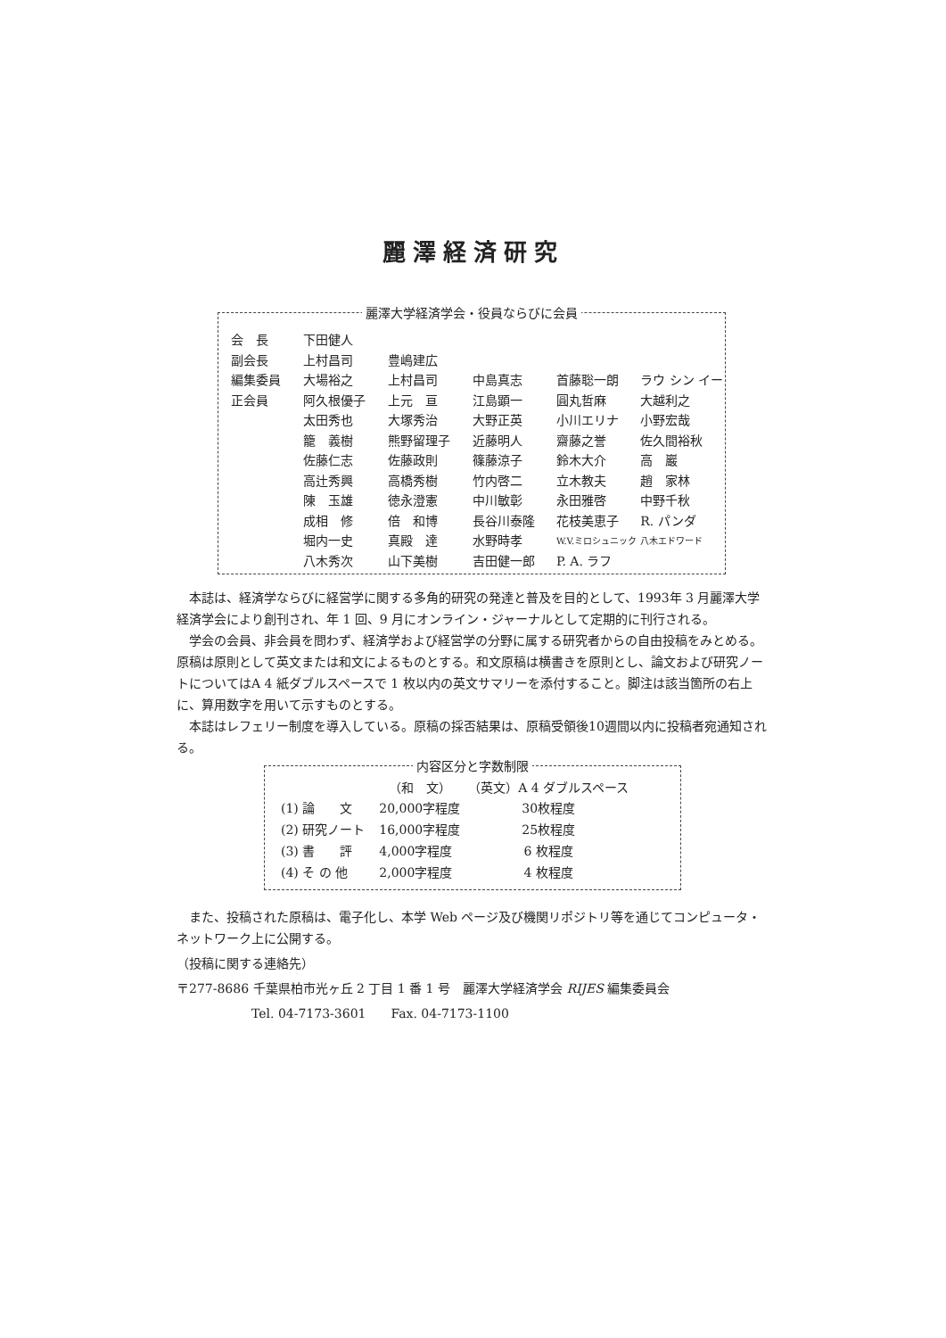麗澤経済研究
麗澤大学経済学会・役員ならびに会員
| 会 長 | 下田健人 | | | | |
| 副会長 | 上村昌司 | 豊嶋建広 | | | |
| 編集委員 | 大場裕之 | 上村昌司 | 中島真志 | 首藤聡一朗 | ラウ シン イー |
| 正会員 | 阿久根優子 | 上元 亘 | 江島顕一 | 圓丸哲麻 | 大越利之 |
| | 太田秀也 | 大塚秀治 | 大野正英 | 小川エリナ | 小野宏哉 |
| | 籠 義樹 | 熊野留理子 | 近藤明人 | 齋藤之誉 | 佐久間裕秋 |
| | 佐藤仁志 | 佐藤政則 | 篠藤涼子 | 鈴木大介 | 高 巖 |
| | 高辻秀興 | 高橋秀樹 | 竹内啓二 | 立木教夫 | 趙 家林 |
| | 陳 玉雄 | 徳永澄憲 | 中川敏彰 | 永田雅啓 | 中野千秋 |
| | 成相 修 | 倍 和博 | 長谷川泰隆 | 花枝美恵子 | R. パンダ |
| | 堀内一史 | 真殿 達 | 水野時孝 | W.V.ミロシュニック | 八木エドワード |
| | 八木秀次 | 山下美樹 | 吉田健一郎 | P. A. ラフ | |
本誌は、経済学ならびに経営学に関する多角的研究の発達と普及を目的として、1993年 3 月麗澤大学経済学会により創刊され、年 1 回、9 月にオンライン・ジャーナルとして定期的に刊行される。
学会の会員、非会員を問わず、経済学および経営学の分野に属する研究者からの自由投稿をみとめる。原稿は原則として英文または和文によるものとする。和文原稿は横書きを原則とし、論文および研究ノートについてはA 4 紙ダブルスペースで 1 枚以内の英文サマリーを添付すること。脚注は該当箇所の右上に、算用数字を用いて示すものとする。
本誌はレフェリー制度を導入している。原稿の採否結果は、原稿受領後10週間以内に投稿者宛通知される。
内容区分と字数制限
| | （和 文） | （英文）A 4 ダブルスペース |
| --- | --- | --- |
| (1) 論 文 | 20,000字程度 | 30枚程度 |
| (2) 研究ノート | 16,000字程度 | 25枚程度 |
| (3) 書 評 | 4,000字程度 | 6 枚程度 |
| (4) そ の 他 | 2,000字程度 | 4 枚程度 |
また、投稿された原稿は、電子化し、本学 Web ページ及び機関リポジトリ等を通じてコンピュータ・ネットワーク上に公開する。
（投稿に関する連絡先）
〒277-8686 千葉県柏市光ヶ丘 2 丁目 1 番 1 号　麗澤大学経済学会 RIJES 編集委員会
Tel. 04-7173-3601　　Fax. 04-7173-1100